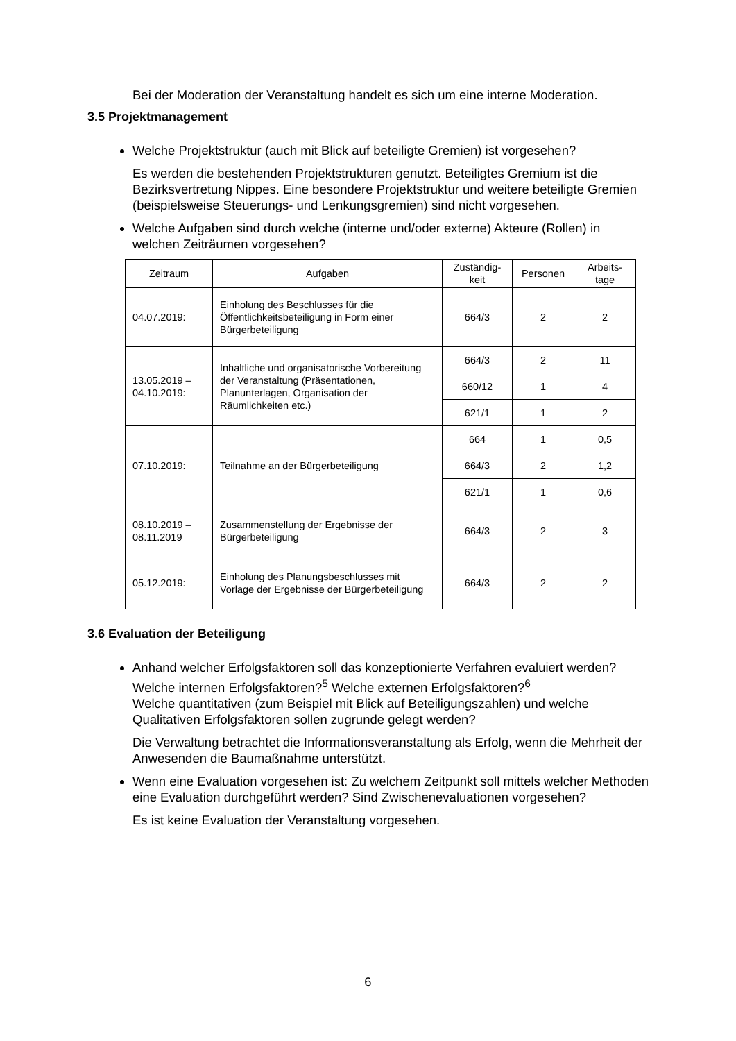Bei der Moderation der Veranstaltung handelt es sich um eine interne Moderation.
3.5 Projektmanagement
Welche Projektstruktur (auch mit Blick auf beteiligte Gremien) ist vorgesehen?
Es werden die bestehenden Projektstrukturen genutzt. Beteiligtes Gremium ist die Bezirksvertretung Nippes. Eine besondere Projektstruktur und weitere beteiligte Gremien (beispielsweise Steuerungs- und Lenkungsgremien) sind nicht vorgesehen.
Welche Aufgaben sind durch welche (interne und/oder externe) Akteure (Rollen) in welchen Zeiträumen vorgesehen?
| Zeitraum | Aufgaben | Zuständig-keit | Personen | Arbeits-tage |
| --- | --- | --- | --- | --- |
| 04.07.2019: | Einholung des Beschlusses für die Öffentlichkeitsbeteiligung in Form einer Bürgerbeteiligung | 664/3 | 2 | 2 |
| 13.05.2019 – 04.10.2019: | Inhaltliche und organisatorische Vorbereitung der Veranstaltung (Präsentationen, Planunterlagen, Organisation der Räumlichkeiten etc.) | 664/3 | 2 | 11 |
| | | 660/12 | 1 | 4 |
| | | 621/1 | 1 | 2 |
| 07.10.2019: | Teilnahme an der Bürgerbeteiligung | 664 | 1 | 0,5 |
| | | 664/3 | 2 | 1,2 |
| | | 621/1 | 1 | 0,6 |
| 08.10.2019 – 08.11.2019 | Zusammenstellung der Ergebnisse der Bürgerbeteiligung | 664/3 | 2 | 3 |
| 05.12.2019: | Einholung des Planungsbeschlusses mit Vorlage der Ergebnisse der Bürgerbeteiligung | 664/3 | 2 | 2 |
3.6 Evaluation der Beteiligung
Anhand welcher Erfolgsfaktoren soll das konzeptionierte Verfahren evaluiert werden? Welche internen Erfolgsfaktoren?<sup>5</sup> Welche externen Erfolgsfaktoren?<sup>6</sup>
Welche quantitativen (zum Beispiel mit Blick auf Beteiligungszahlen) und welche Qualitativen Erfolgsfaktoren sollen zugrunde gelegt werden?
Die Verwaltung betrachtet die Informationsveranstaltung als Erfolg, wenn die Mehrheit der Anwesenden die Baumaßnahme unterstützt.
Wenn eine Evaluation vorgesehen ist: Zu welchem Zeitpunkt soll mittels welcher Methoden eine Evaluation durchgeführt werden? Sind Zwischenevaluationen vorgesehen?
Es ist keine Evaluation der Veranstaltung vorgesehen.
6